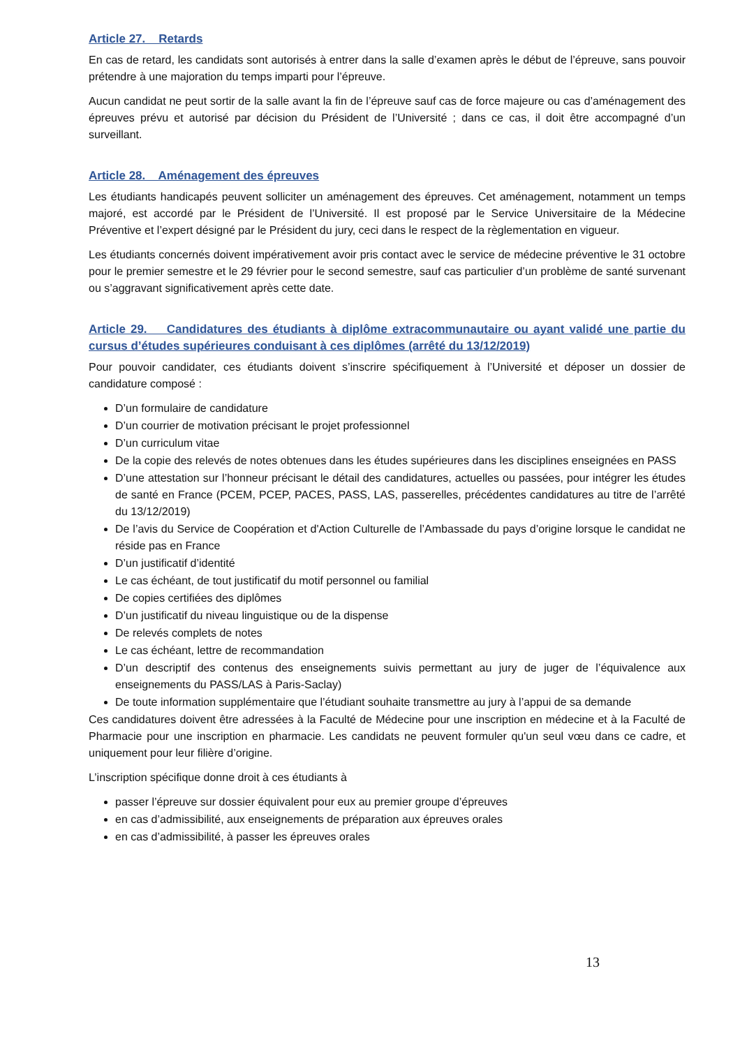Article 27. Retards
En cas de retard, les candidats sont autorisés à entrer dans la salle d’examen après le début de l’épreuve, sans pouvoir prétendre à une majoration du temps imparti pour l’épreuve.
Aucun candidat ne peut sortir de la salle avant la fin de l’épreuve sauf cas de force majeure ou cas d’aménagement des épreuves prévu et autorisé par décision du Président de l’Université ; dans ce cas, il doit être accompagné d’un surveillant.
Article 28. Aménagement des épreuves
Les étudiants handicapés peuvent solliciter un aménagement des épreuves. Cet aménagement, notamment un temps majoré, est accordé par le Président de l’Université. Il est proposé par le Service Universitaire de la Médecine Préventive et l’expert désigné par le Président du jury, ceci dans le respect de la règlementation en vigueur.
Les étudiants concernés doivent impérativement avoir pris contact avec le service de médecine préventive le 31 octobre pour le premier semestre et le 29 février pour le second semestre, sauf cas particulier d’un problème de santé survenant ou s’aggravant significativement après cette date.
Article 29. Candidatures des étudiants à diplôme extracommunautaire ou ayant validé une partie du cursus d’études supérieures conduisant à ces diplômes (arrêté du 13/12/2019)
Pour pouvoir candidater, ces étudiants doivent s’inscrire spécifiquement à l’Université et déposer un dossier de candidature composé :
D’un formulaire de candidature
D’un courrier de motivation précisant le projet professionnel
D’un curriculum vitae
De la copie des relevés de notes obtenues dans les études supérieures dans les disciplines enseignées en PASS
D’une attestation sur l’honneur précisant le détail des candidatures, actuelles ou passées, pour intégrer les études de santé en France (PCEM, PCEP, PACES, PASS, LAS, passerelles, précédentes candidatures au titre de l’arrêté du 13/12/2019)
De l’avis du Service de Coopération et d'Action Culturelle de l’Ambassade du pays d’origine lorsque le candidat ne réside pas en France
D’un justificatif d’identité
Le cas échéant, de tout justificatif du motif personnel ou familial
De copies certifiées des diplômes
D’un justificatif du niveau linguistique ou de la dispense
De relevés complets de notes
Le cas échéant, lettre de recommandation
D’un descriptif des contenus des enseignements suivis permettant au jury de juger de l’équivalence aux enseignements du PASS/LAS à Paris-Saclay)
De toute information supplémentaire que l’étudiant souhaite transmettre au jury à l’appui de sa demande
Ces candidatures doivent être adressées à la Faculté de Médecine pour une inscription en médecine et à la Faculté de Pharmacie pour une inscription en pharmacie. Les candidats ne peuvent formuler qu'un seul vœu dans ce cadre, et uniquement pour leur filière d’origine.
L’inscription spécifique donne droit à ces étudiants à
passer l’épreuve sur dossier équivalent pour eux au premier groupe d’épreuves
en cas d’admissibilité, aux enseignements de préparation aux épreuves orales
en cas d’admissibilité, à passer les épreuves orales
13